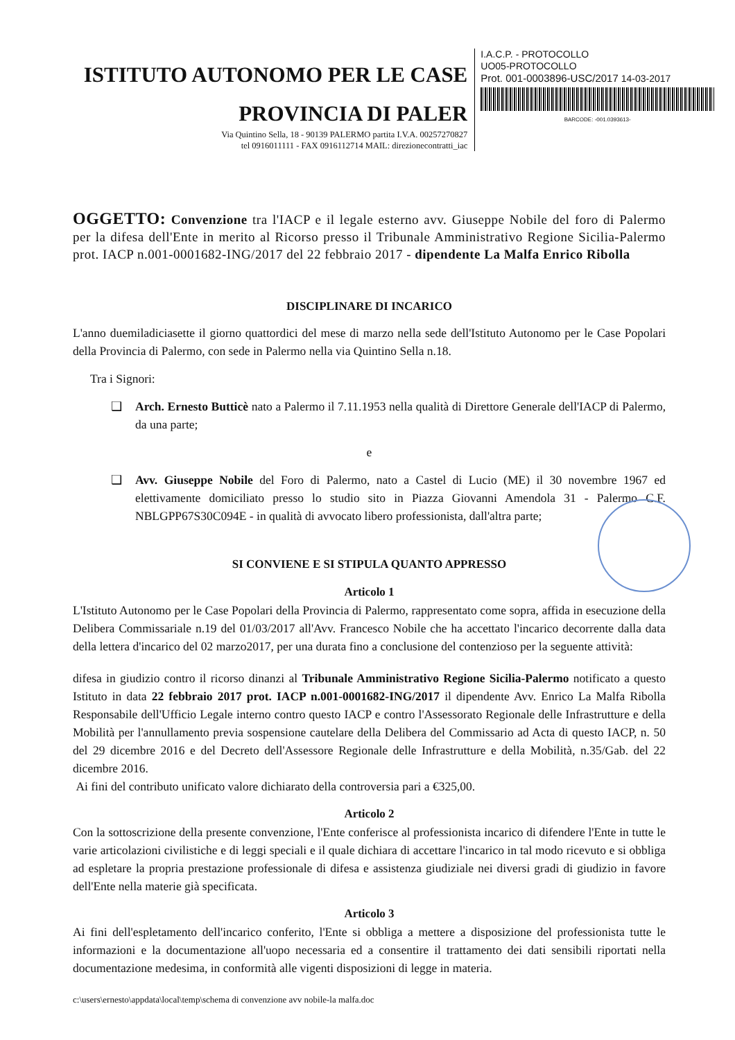ISTITUTO AUTONOMO PER LE CASE
PROVINCIA DI PALER
Via Quintino Sella, 18 - 90139 PALERMO partita I.V.A. 00257270827
tel 0916011111 - FAX 0916112714 MAIL: direzionecontratti_iac
I.A.C.P. - PROTOCOLLO
UO05-PROTOCOLLO
Prot. 001-0003896-USC/2017 14-03-2017
BARCODE: -001.0393613-
OGGETTO: Convenzione tra l'IACP e il legale esterno avv. Giuseppe Nobile del foro di Palermo per la difesa dell'Ente in merito al Ricorso presso il Tribunale Amministrativo Regione Sicilia-Palermo prot. IACP n.001-0001682-ING/2017 del 22 febbraio 2017 - dipendente La Malfa Enrico Ribolla
DISCIPLINARE DI INCARICO
L'anno duemiladiciasette il giorno quattordici del mese di marzo nella sede dell'Istituto Autonomo per le Case Popolari della Provincia di Palermo, con sede in Palermo nella via Quintino Sella n.18.
Tra i Signori:
❑ Arch. Ernesto Butticè nato a Palermo il 7.11.1953 nella qualità di Direttore Generale dell'IACP di Palermo, da una parte;
e
❑ Avv. Giuseppe Nobile del Foro di Palermo, nato a Castel di Lucio (ME) il 30 novembre 1967 ed elettivamente domiciliato presso lo studio sito in Piazza Giovanni Amendola 31 - Palermo C.F. NBLGPP67S30C094E - in qualità di avvocato libero professionista, dall'altra parte;
SI CONVIENE E SI STIPULA QUANTO APPRESSO
Articolo 1
L'Istituto Autonomo per le Case Popolari della Provincia di Palermo, rappresentato come sopra, affida in esecuzione della Delibera Commissariale n.19 del 01/03/2017 all'Avv. Francesco Nobile che ha accettato l'incarico decorrente dalla data della lettera d'incarico del 02 marzo2017, per una durata fino a conclusione del contenzioso per la seguente attività:
difesa in giudizio contro il ricorso dinanzi al Tribunale Amministrativo Regione Sicilia-Palermo notificato a questo Istituto in data 22 febbraio 2017 prot. IACP n.001-0001682-ING/2017 il dipendente Avv. Enrico La Malfa Ribolla Responsabile dell'Ufficio Legale interno contro questo IACP e contro l'Assessorato Regionale delle Infrastrutture e della Mobilità per l'annullamento previa sospensione cautelare della Delibera del Commissario ad Acta di questo IACP, n. 50 del 29 dicembre 2016 e del Decreto dell'Assessore Regionale delle Infrastrutture e della Mobilità, n.35/Gab. del 22 dicembre 2016.
Ai fini del contributo unificato valore dichiarato della controversia pari a €325,00.
Articolo 2
Con la sottoscrizione della presente convenzione, l'Ente conferisce al professionista incarico di difendere l'Ente in tutte le varie articolazioni civilistiche e di leggi speciali e il quale dichiara di accettare l'incarico in tal modo ricevuto e si obbliga ad espletare la propria prestazione professionale di difesa e assistenza giudiziale nei diversi gradi di giudizio in favore dell'Ente nella materie già specificata.
Articolo 3
Ai fini dell'espletamento dell'incarico conferito, l'Ente si obbliga a mettere a disposizione del professionista tutte le informazioni e la documentazione all'uopo necessaria ed a consentire il trattamento dei dati sensibili riportati nella documentazione medesima, in conformità alle vigenti disposizioni di legge in materia.
c:\users\ernesto\appdata\local\temp\schema di convenzione avv nobile-la malfa.doc